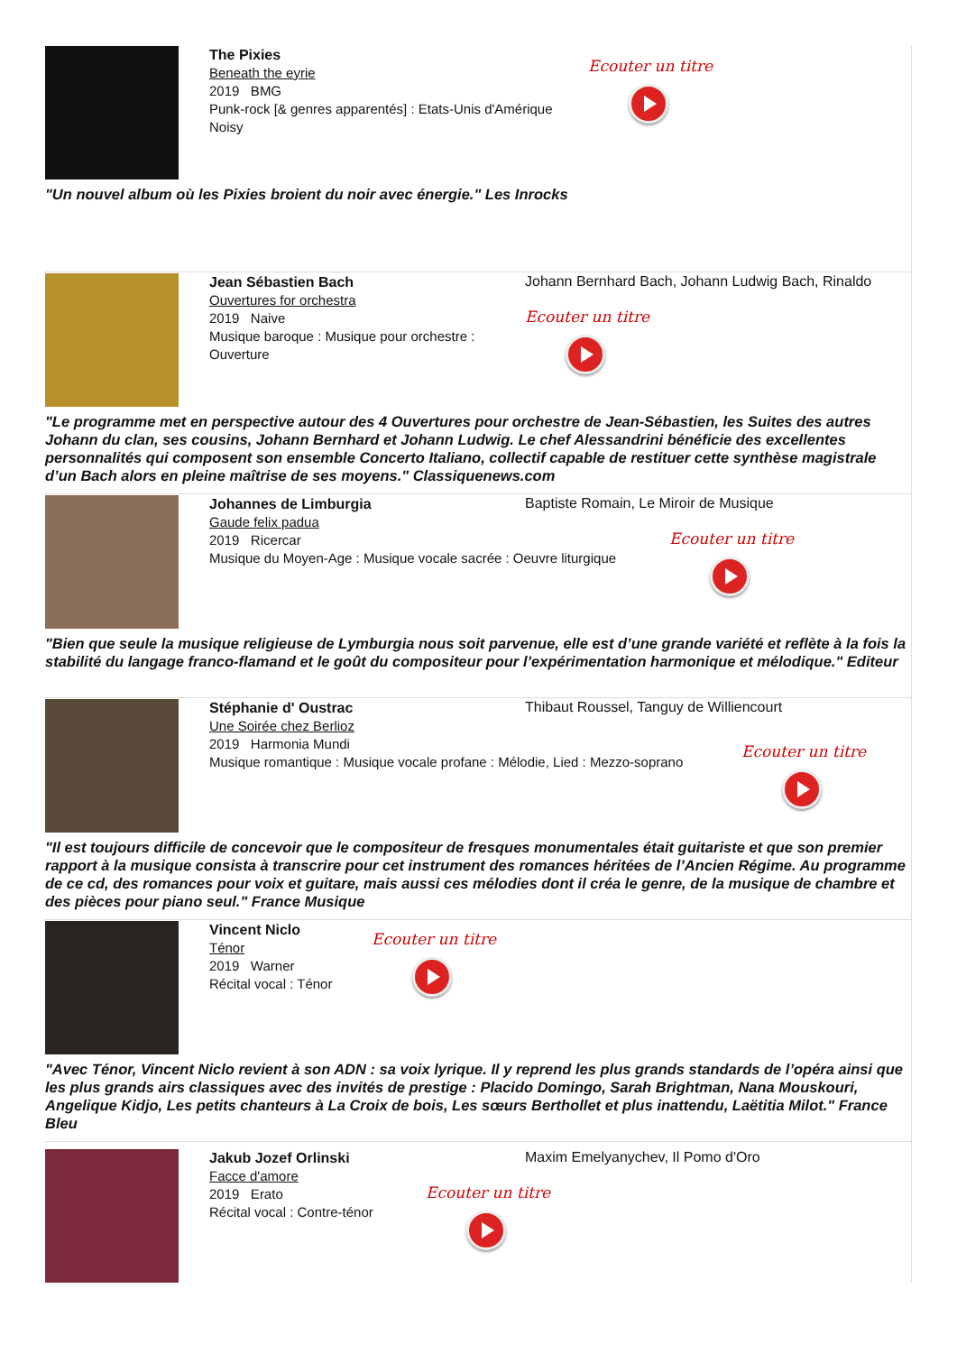The Pixies
Beneath the eyrie
2019 BMG
Punk-rock [& genres apparentés] : Etats-Unis d'Amérique
Noisy
Ecouter un titre
"Un nouvel album où les Pixies broient du noir avec énergie." Les Inrocks
Jean Sébastien Bach
Ouvertures for orchestra
2019 Naive
Musique baroque : Musique pour orchestre : Ouverture
Johann Bernhard Bach, Johann Ludwig Bach, Rinaldo
Ecouter un titre
"Le programme met en perspective autour des 4 Ouvertures pour orchestre de Jean-Sébastien, les Suites des autres Johann du clan, ses cousins, Johann Bernhard et Johann Ludwig. Le chef Alessandrini bénéficie des excellentes personnalités qui composent son ensemble Concerto Italiano, collectif capable de restituer cette synthèse magistrale d’un Bach alors en pleine maîtrise de ses moyens." Classiquenews.com
Johannes de Limburgia
Gaude felix padua
2019 Ricercar
Musique du Moyen-Age : Musique vocale sacrée : Oeuvre liturgique
Baptiste Romain, Le Miroir de Musique
Ecouter un titre
"Bien que seule la musique religieuse de Lymburgia nous soit parvenue, elle est d’une grande variété et reflète à la fois la stabilité du langage franco-flamand et le goût du compositeur pour l’expérimentation harmonique et mélodique." Editeur
Stéphanie d' Oustrac
Une Soirée chez Berlioz
2019 Harmonia Mundi
Musique romantique : Musique vocale profane : Mélodie, Lied : Mezzo-soprano
Thibaut Roussel, Tanguy de Williencourt
Ecouter un titre
"Il est toujours difficile de concevoir que le compositeur de fresques monumentales était guitariste et que son premier rapport à la musique consista à transcrire pour cet instrument des romances héritées de l’Ancien Régime. Au programme de ce cd, des romances pour voix et guitare, mais aussi ces mélodies dont il créa le genre, de la musique de chambre et des pièces pour piano seul." France Musique
Vincent Niclo
Ténor
2019 Warner
Récital vocal : Ténor
Ecouter un titre
"Avec Ténor, Vincent Niclo revient à son ADN : sa voix lyrique. Il y reprend les plus grands standards de l’opéra ainsi que les plus grands airs classiques avec des invités de prestige : Placido Domingo, Sarah Brightman, Nana Mouskouri, Angelique Kidjo, Les petits chanteurs à La Croix de bois, Les sœurs Berthollet et plus inattendu, Laëtitia Milot." France Bleu
Jakub Jozef Orlinski
Facce d'amore
2019 Erato
Récital vocal : Contre-ténor
Maxim Emelyanychev, Il Pomo d'Oro
Ecouter un titre